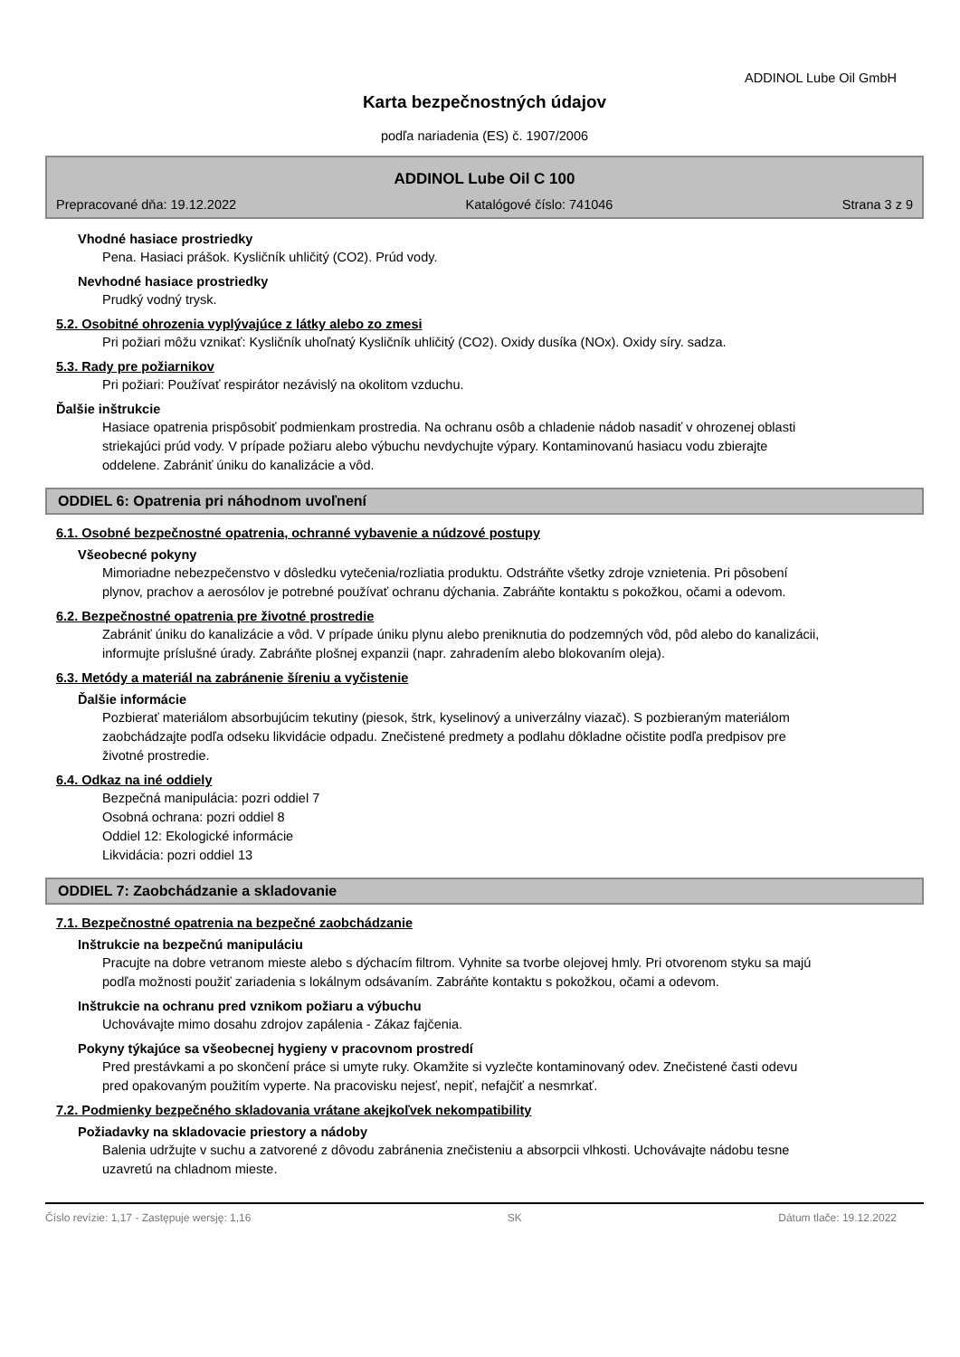ADDINOL Lube Oil GmbH
Karta bezpečnostných údajov
podľa nariadenia (ES) č. 1907/2006
ADDINOL Lube Oil C 100
Prepracované dňa: 19.12.2022 Katalógové číslo: 741046 Strana 3 z 9
Vhodné hasiace prostriedky
Pena. Hasiaci prášok. Kysličník uhličitý (CO2). Prúd vody.
Nevhodné hasiace prostriedky
Prudký vodný trysk.
5.2. Osobitné ohrozenia vyplývajúce z látky alebo zo zmesi
Pri požiari môžu vznikať: Kysličník uhoľnatý Kysličník uhličitý (CO2). Oxidy dusíka (NOx). Oxidy síry. sadza.
5.3. Rady pre požiarnikov
Pri požiari: Používať respirátor nezávislý na okolitom vzduchu.
Ďalšie inštrukcie
Hasiace opatrenia prispôsobiť podmienkam prostredia. Na ochranu osôb a chladenie nádob nasadiť v ohrozenej oblasti striekajúci prúd vody. V prípade požiaru alebo výbuchu nevdychujte výpary. Kontaminovanú hasiacu vodu zbierajte oddelene. Zabrániť úniku do kanalizácie a vôd.
ODDIEL 6: Opatrenia pri náhodnom uvoľnení
6.1. Osobné bezpečnostné opatrenia, ochranné vybavenie a núdzové postupy
Všeobecné pokyny
Mimoriadne nebezpečenstvo v dôsledku vytečenia/rozliatia produktu. Odstráňte všetky zdroje vznietenia. Pri pôsobení plynov, prachov a aerosólov je potrebné používať ochranu dýchania. Zabráňte kontaktu s pokožkou, očami a odevom.
6.2. Bezpečnostné opatrenia pre životné prostredie
Zabrániť úniku do kanalizácie a vôd. V prípade úniku plynu alebo preniknutia do podzemných vôd, pôd alebo do kanalizácii, informujte príslušné úrady. Zabráňte plošnej expanzii (napr. zahradením alebo blokovaním oleja).
6.3. Metódy a materiál na zabránenie šíreniu a vyčistenie
Ďalšie informácie
Pozbierať materiálom absorbujúcim tekutiny (piesok, štrk, kyselinový a univerzálny viazač). S pozbieraným materiálom zaobchádzajte podľa odseku likvidácie odpadu. Znečistené predmety a podlahu dôkladne očistite podľa predpisov pre životné prostredie.
6.4. Odkaz na iné oddiely
Bezpečná manipulácia: pozri oddiel 7
Osobná ochrana: pozri oddiel 8
Oddiel 12: Ekologické informácie
Likvidácia: pozri oddiel 13
ODDIEL 7: Zaobchádzanie a skladovanie
7.1. Bezpečnostné opatrenia na bezpečné zaobchádzanie
Inštrukcie na bezpečnú manipuláciu
Pracujte na dobre vetranom mieste alebo s dýchacím filtrom. Vyhnite sa tvorbe olejovej hmly. Pri otvorenom styku sa majú podľa možnosti použiť zariadenia s lokálnym odsávaním. Zabráňte kontaktu s pokožkou, očami a odevom.
Inštrukcie na ochranu pred vznikom požiaru a výbuchu
Uchovávajte mimo dosahu zdrojov zapálenia - Zákaz fajčenia.
Pokyny týkajúce sa všeobecnej hygieny v pracovnom prostredí
Pred prestávkami a po skončení práce si umyte ruky. Okamžite si vyzlečte kontaminovaný odev. Znečistené časti odevu pred opakovaným použitím vyperte. Na pracovisku nejesť, nepiť, nefajčiť a nesmrkať.
7.2. Podmienky bezpečného skladovania vrátane akejkoľvek nekompatibility
Požiadavky na skladovacie priestory a nádoby
Balenia udržujte v suchu a zatvorené z dôvodu zabránenia znečisteniu a absorpcii vlhkosti. Uchovávajte nádobu tesne uzavretú na chladnom mieste.
Číslo revízie: 1,17 - Zastępuje wersję: 1,16 SK Dátum tlače: 19.12.2022